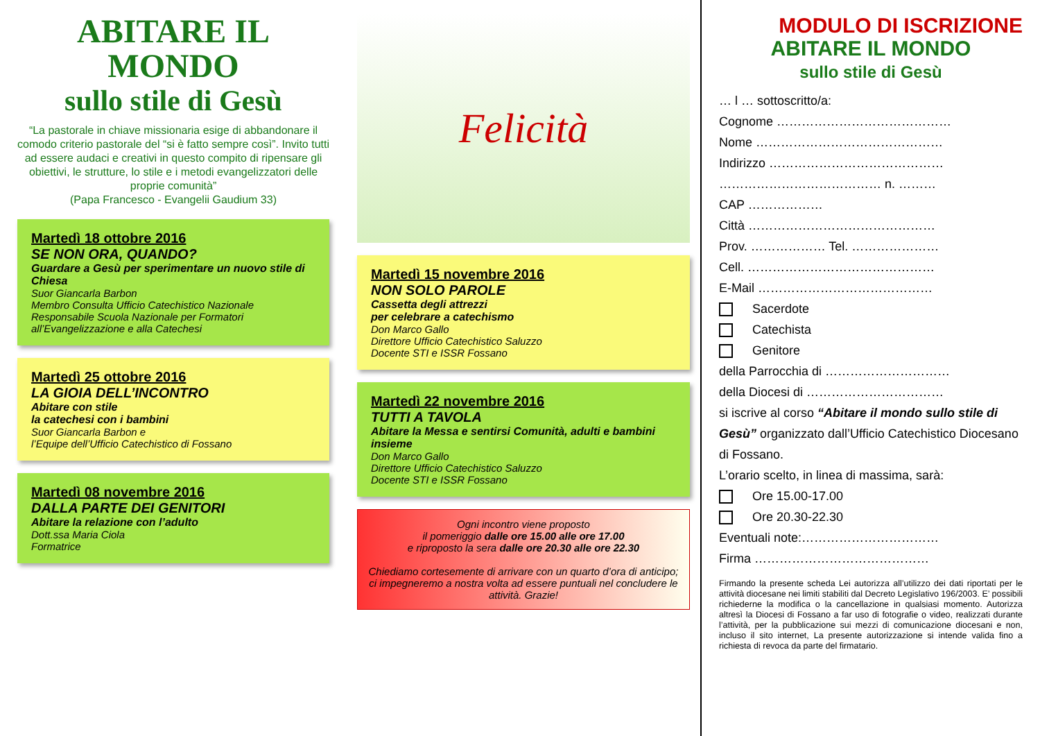ABITARE IL MONDO
sullo stile di Gesù
“La pastorale in chiave missionaria esige di abbandonare il comodo criterio pastorale del “si è fatto sempre così”. Invito tutti ad essere audaci e creativi in questo compito di ripensare gli obiettivi, le strutture, lo stile e i metodi evangelizzatori delle proprie comunità”
(Papa Francesco - Evangelii Gaudium 33)
Martedì 18 ottobre 2016
SE NON ORA, QUANDO?
Guardare a Gesù per sperimentare un nuovo stile di Chiesa
Suor Giancarla Barbon
Membro Consulta Ufficio Catechistico Nazionale Responsabile Scuola Nazionale per Formatori all’Evangelizzazione e alla Catechesi
Martedì 25 ottobre 2016
LA GIOIA DELL’INCONTRO
Abitare con stile
la catechesi con i bambini
Suor Giancarla Barbon e
l’Equipe dell’Ufficio Catechistico di Fossano
Martedì 08 novembre 2016
DALLA PARTE DEI GENITORI
Abitare la relazione con l’adulto
Dott.ssa Maria Ciola
Formatrice
Felicità
Martedì 15 novembre 2016
NON SOLO PAROLE
Cassetta degli attrezzi
per celebrare a catechismo
Don Marco Gallo
Direttore Ufficio Catechistico Saluzzo
Docente STI e ISSR Fossano
Martedì 22 novembre 2016
TUTTI A TAVOLA
Abitare la Messa e sentirsi Comunità, adulti e bambini insieme
Don Marco Gallo
Direttore Ufficio Catechistico Saluzzo
Docente STI e ISSR Fossano
Ogni incontro viene proposto
il pomeriggio dalle ore 15.00 alle ore 17.00
e riproposto la sera dalle ore 20.30 alle ore 22.30
Chiediamo cortesemente di arrivare con un quarto d’ora di anticipo; ci impegneremo a nostra volta ad essere puntuali nel concludere le attività. Grazie!
MODULO DI ISCRIZIONE
ABITARE IL MONDO
sullo stile di Gesù
… l … sottoscritto/a:
Cognome ……………………………………
Nome ………………………………………
Indirizzo ……………………………………
………………………………… n. ………
CAP ………………
Città ………………………………………
Prov. ……………… Tel. …………………
Cell. ………………………………………
E-Mail ……………………………………
Sacerdote
Catechista
Genitore
della Parrocchia di …………………………
della Diocesi di ……………………………
si iscrive al corso “Abitare il mondo sullo stile di Gesù” organizzato dall’Ufficio Catechistico Diocesano di Fossano.
L’orario scelto, in linea di massima, sarà:
Ore 15.00-17.00
Ore 20.30-22.30
Eventuali note:……………………………
Firma ……………………………………
Firmando la presente scheda Lei autorizza all’utilizzo dei dati riportati per le attività diocesane nei limiti stabiliti dal Decreto Legislativo 196/2003. E’ possibili richiederne la modifica o la cancellazione in qualsiasi momento. Autorizza altresì la Diocesi di Fossano a far uso di fotografie o video, realizzati durante l’attività, per la pubblicazione sui mezzi di comunicazione diocesani e non, incluso il sito internet, La presente autorizzazione si intende valida fino a richiesta di revoca da parte del firmatario.